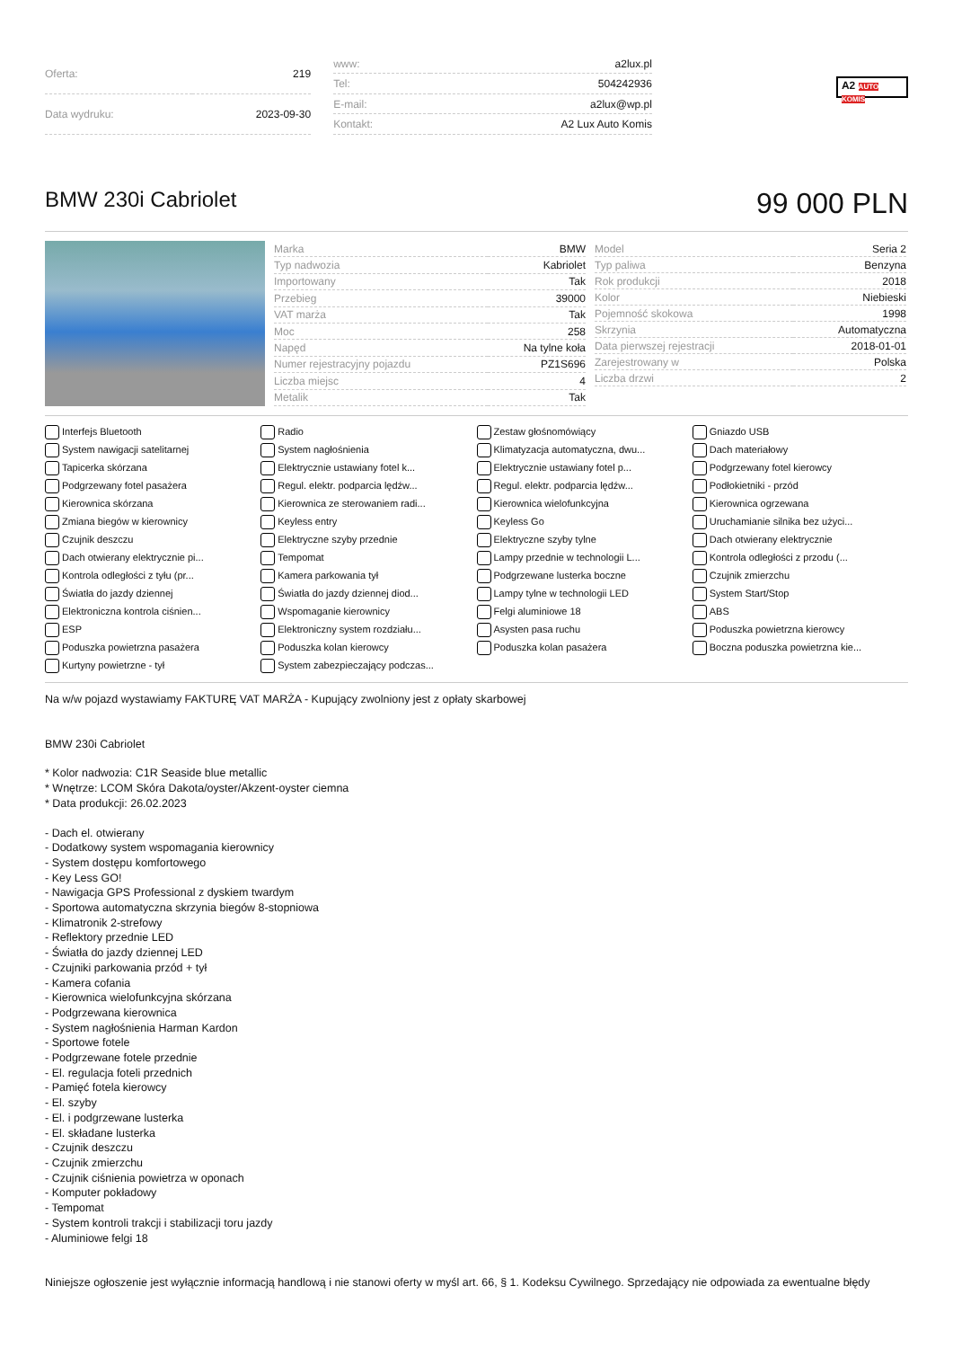| Oferta: | 219 |
| Data wydruku: | 2023-09-30 |
| www: | a2lux.pl |
| Tel: | 504242936 |
| E-mail: | a2lux@wp.pl |
| Kontakt: | A2 Lux Auto Komis |
A2 AUTO KOMIS
BMW 230i Cabriolet
99 000 PLN
| Marka | BMW |
| Typ nadwozia | Kabriolet |
| Importowany | Tak |
| Przebieg | 39000 |
| VAT marża | Tak |
| Moc | 258 |
| Napęd | Na tylne koła |
| Numer rejestracyjny pojazdu | PZ1S696 |
| Liczba miejsc | 4 |
| Metalik | Tak |
| Model | Seria 2 |
| Typ paliwa | Benzyna |
| Rok produkcji | 2018 |
| Kolor | Niebieski |
| Pojemność skokowa | 1998 |
| Skrzynia | Automatyczna |
| Data pierwszej rejestracji | 2018-01-01 |
| Zarejestrowany w | Polska |
| Liczba drzwi | 2 |
Interfejs Bluetooth
Radio
Zestaw głośnomówiący
Gniazdo USB
System nawigacji satelitarnej
System nagłośnienia
Klimatyzacja automatyczna, dwu...
Dach materiałowy
Tapicerka skórzana
Elektrycznie ustawiany fotel k...
Elektrycznie ustawiany fotel p...
Podgrzewany fotel kierowcy
Podgrzewany fotel pasażera
Regul. elektr. podparcia lędźw...
Regul. elektr. podparcia lędźw...
Podłokietniki - przód
Kierownica skórzana
Kierownica ze sterowaniem radi...
Kierownica wielofunkcyjna
Kierownica ogrzewana
Zmiana biegów w kierownicy
Keyless entry
Keyless Go
Uruchamianie silnika bez użyci...
Czujnik deszczu
Elektryczne szyby przednie
Elektryczne szyby tylne
Dach otwierany elektrycznie
Dach otwierany elektrycznie pi...
Tempomat
Lampy przednie w technologii L...
Kontrola odległości z przodu (...
Kontrola odległości z tyłu (pr...
Kamera parkowania tył
Podgrzewane lusterka boczne
Czujnik zmierzchu
Światła do jazdy dziennej
Światła do jazdy dziennej diod...
Lampy tylne w technologii LED
System Start/Stop
Elektroniczna kontrola ciśnien...
Wspomaganie kierownicy
Felgi aluminiowe 18
ABS
ESP
Elektroniczny system rozdziału...
Asysten pasa ruchu
Poduszka powietrzna kierowcy
Poduszka powietrzna pasażera
Poduszka kolan kierowcy
Poduszka kolan pasażera
Boczna poduszka powietrzna kie...
Kurtyny powietrzne - tył
System zabezpieczający podczas...
Na w/w pojazd wystawiamy FAKTURĘ VAT MARŻA - Kupujący zwolniony jest z opłaty skarbowej
BMW 230i Cabriolet
* Kolor nadwozia: C1R Seaside blue metallic
* Wnętrze: LCOM Skóra Dakota/oyster/Akzent-oyster ciemna
* Data produkcji: 26.02.2023
- Dach el. otwierany
- Dodatkowy system wspomagania kierownicy
- System dostępu komfortowego
- Key Less GO!
- Nawigacja GPS Professional z dyskiem twardym
- Sportowa automatyczna skrzynia biegów 8-stopniowa
- Klimatronik 2-strefowy
- Reflektory przednie LED
- Światła do jazdy dziennej LED
- Czujniki parkowania przód + tył
- Kamera cofania
- Kierownica wielofunkcyjna skórzana
- Podgrzewana kierownica
- System nagłośnienia Harman Kardon
- Sportowe fotele
- Podgrzewane fotele przednie
- El. regulacja foteli przednich
- Pamięć fotela kierowcy
- El. szyby
- El. i podgrzewane lusterka
- El. składane lusterka
- Czujnik deszczu
- Czujnik zmierzchu
- Czujnik ciśnienia powietrza w oponach
- Komputer pokładowy
- Tempomat
- System kontroli trakcji i stabilizacji toru jazdy
- Aluminiowe felgi 18
Niniejsze ogłoszenie jest wyłącznie informacją handlową i nie stanowi oferty w myśl art. 66, § 1. Kodeksu Cywilnego. Sprzedający nie odpowiada za ewentualne błędy